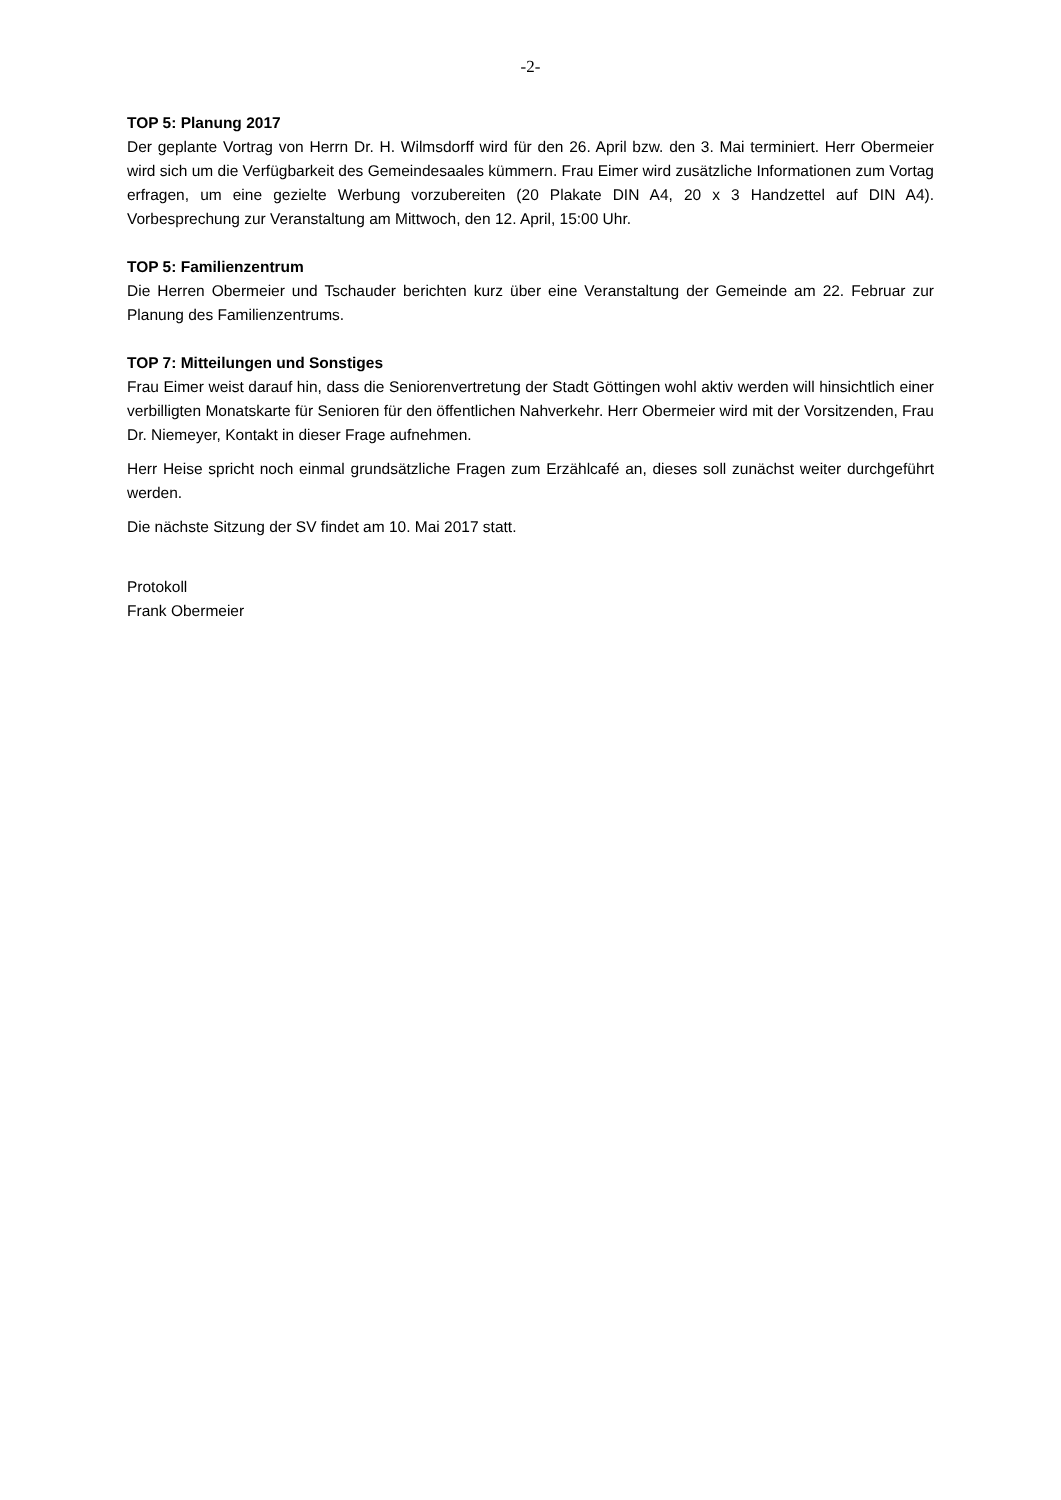-2-
TOP 5: Planung 2017
Der geplante Vortrag von Herrn Dr. H. Wilmsdorff wird für den 26. April bzw. den 3. Mai terminiert. Herr Obermeier wird sich um die Verfügbarkeit des Gemeindesaales kümmern. Frau Eimer wird zusätzliche Informationen zum Vortag erfragen, um eine gezielte Werbung vorzubereiten (20 Plakate DIN A4, 20 x 3 Handzettel auf DIN A4). Vorbesprechung zur Veranstaltung am Mittwoch, den 12. April, 15:00 Uhr.
TOP 5: Familienzentrum
Die Herren Obermeier und Tschauder berichten kurz über eine Veranstaltung der Gemeinde am 22. Februar zur Planung des Familienzentrums.
TOP 7: Mitteilungen und Sonstiges
Frau Eimer weist darauf hin, dass die Seniorenvertretung der Stadt Göttingen wohl aktiv werden will hinsichtlich einer verbilligten Monatskarte für Senioren für den öffentlichen Nahverkehr. Herr Obermeier wird mit der Vorsitzenden, Frau Dr. Niemeyer, Kontakt in dieser Frage aufnehmen.
Herr Heise spricht noch einmal grundsätzliche Fragen zum Erzählcafé an, dieses soll zunächst weiter durchgeführt werden.
Die nächste Sitzung der SV findet am 10. Mai 2017 statt.
Protokoll
Frank Obermeier